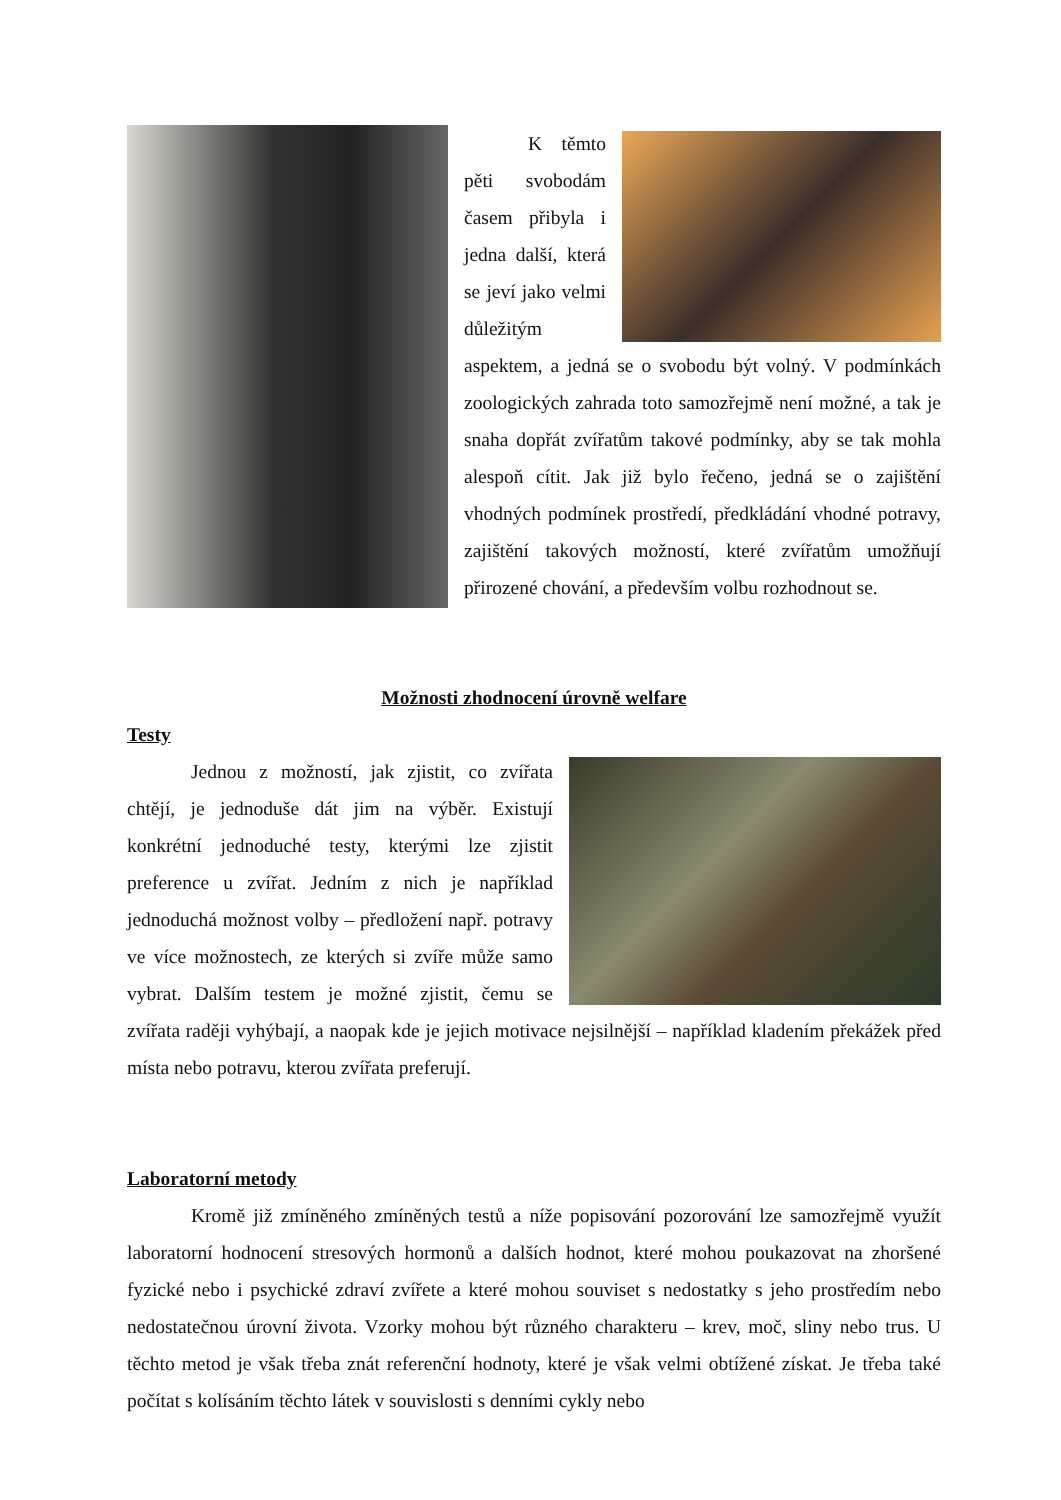K těmto pěti svobodám časem přibyla i jedna další, která se jeví jako velmi důležitým aspektem, a jedná se o svobodu být volný. V podmínkách zoologických zahrada toto samozřejmě není možné, a tak je snaha dopřát zvířatům takové podmínky, aby se tak mohla alespoň cítit. Jak již bylo řečeno, jedná se o zajištění vhodných podmínek prostředí, předkládání vhodné potravy, zajištění takových možností, které zvířatům umožňují přirozené chování, a především volbu rozhodnout se.
Možnosti zhodnocení úrovně welfare
Testy
Jednou z možností, jak zjistit, co zvířata chtějí, je jednoduše dát jim na výběr. Existují konkrétní jednoduché testy, kterými lze zjistit preference u zvířat. Jedním z nich je například jednoduchá možnost volby – předložení např. potravy ve více možnostech, ze kterých si zvíře může samo vybrat. Dalším testem je možné zjistit, čemu se zvířata raději vyhýbají, a naopak kde je jejich motivace nejsilnější – například kladením překážek před místa nebo potravu, kterou zvířata preferují.
Laboratorní metody
Kromě již zmíněného zmíněných testů a níže popisování pozorování lze samozřejmě využít laboratorní hodnocení stresových hormonů a dalších hodnot, které mohou poukazovat na zhoršené fyzické nebo i psychické zdraví zvířete a které mohou souviset s nedostatky s jeho prostředím nebo nedostatečnou úrovní života. Vzorky mohou být různého charakteru – krev, moč, sliny nebo trus. U těchto metod je však třeba znát referenční hodnoty, které je však velmi obtížené získat. Je třeba také počítat s kolísáním těchto látek v souvislosti s denními cykly nebo